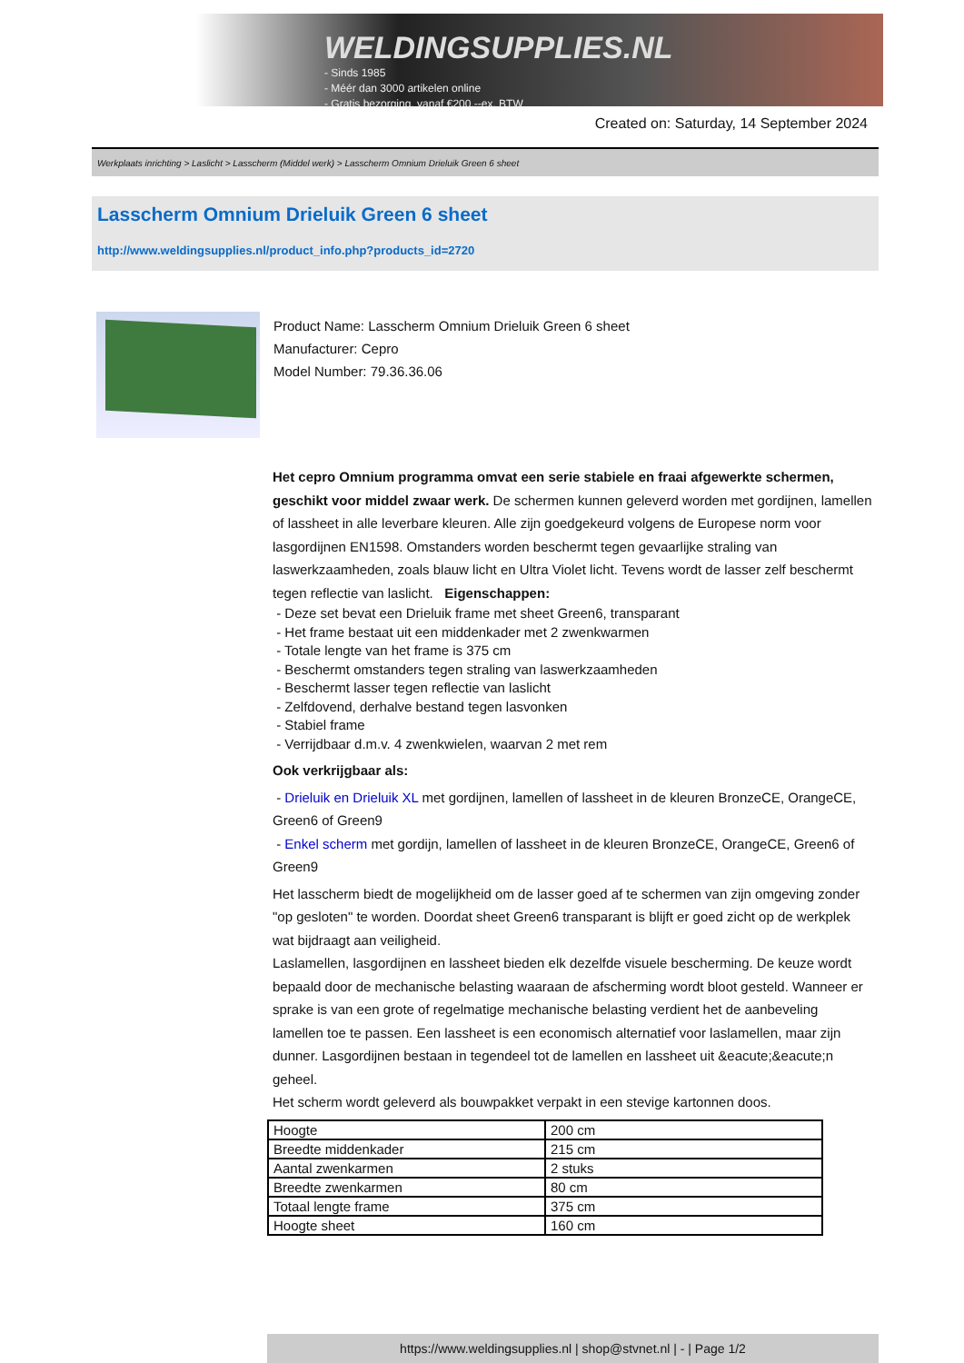WELDINGSUPPLIES.NL
- Sinds 1985
- Méér dan 3000 artikelen online
- Gratis bezorging, vanaf €200,--ex. BTW
Created on: Saturday, 14 September 2024
Werkplaats inrichting > Laslicht > Lasscherm (Middel werk) > Lasscherm Omnium Drieluik Green 6 sheet
Lasscherm Omnium Drieluik Green 6 sheet
http://www.weldingsupplies.nl/product_info.php?products_id=2720
Product Name: Lasscherm Omnium Drieluik Green 6 sheet
Manufacturer: Cepro
Model Number: 79.36.36.06
Het cepro Omnium programma omvat een serie stabiele en fraai afgewerkte schermen, geschikt voor middel zwaar werk. De schermen kunnen geleverd worden met gordijnen, lamellen of lassheet in alle leverbare kleuren. Alle zijn goedgekeurd volgens de Europese norm voor lasgordijnen EN1598. Omstanders worden beschermt tegen gevaarlijke straling van laswerkzaamheden, zoals blauw licht en Ultra Violet licht. Tevens wordt de lasser zelf beschermt tegen reflectie van laslicht. Eigenschappen:
- Deze set bevat een Drieluik frame met sheet Green6, transparant
- Het frame bestaat uit een middenkader met 2 zwenkwarmen
- Totale lengte van het frame is 375 cm
- Beschermt omstanders tegen straling van laswerkzaamheden
- Beschermt lasser tegen reflectie van laslicht
- Zelfdovend, derhalve bestand tegen lasvonken
- Stabiel frame
- Verrijdbaar d.m.v. 4 zwenkwielen, waarvan 2 met rem
Ook verkrijgbaar als:
- Drieluik en Drieluik XL met gordijnen, lamellen of lassheet in de kleuren BronzeCE, OrangeCE, Green6 of Green9
- Enkel scherm met gordijn, lamellen of lassheet in de kleuren BronzeCE, OrangeCE, Green6 of Green9
Het lasscherm biedt de mogelijkheid om de lasser goed af te schermen van zijn omgeving zonder "op gesloten" te worden. Doordat sheet Green6 transparant is blijft er goed zicht op de werkplek wat bijdraagt aan veiligheid.
Laslamellen, lasgordijnen en lassheet bieden elk dezelfde visuele bescherming. De keuze wordt bepaald door de mechanische belasting waaraan de afscherming wordt bloot gesteld. Wanneer er sprake is van een grote of regelmatige mechanische belasting verdient het de aanbeveling lamellen toe te passen. Een lassheet is een economisch alternatief voor laslamellen, maar zijn dunner. Lasgordijnen bestaan in tegendeel tot de lamellen en lassheet uit &eacute;&eacute;n geheel.
Het scherm wordt geleverd als bouwpakket verpakt in een stevige kartonnen doos.
| Hoogte | 200 cm |
| Breedte middenkader | 215 cm |
| Aantal zwenkarmen | 2 stuks |
| Breedte zwenkarmen | 80 cm |
| Totaal lengte frame | 375 cm |
| Hoogte sheet | 160 cm |
https://www.weldingsupplies.nl | shop@stvnet.nl | - | Page 1/2